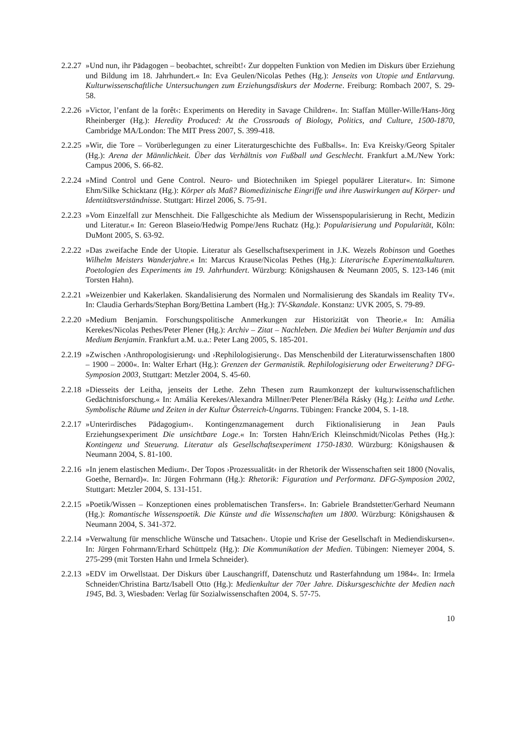2.2.27
»Und nun, ihr Pädagogen – beobachtet, schreibt!‹ Zur doppelten Funktion von Medien im Diskurs über Erziehung und Bildung im 18. Jahrhundert.« In: Eva Geulen/Nicolas Pethes (Hg.): Jenseits von Utopie und Entlarvung. Kulturwissenschaftliche Untersuchungen zum Erziehungsdiskurs der Moderne. Freiburg: Rombach 2007, S. 29-58.
2.2.26
»Victor, l’enfant de la forêt‹: Experiments on Heredity in Savage Children«. In: Staffan Müller-Wille/Hans-Jörg Rheinberger (Hg.): Heredity Produced: At the Crossroads of Biology, Politics, and Culture, 1500-1870, Cambridge MA/London: The MIT Press 2007, S. 399-418.
2.2.25
»Wir, die Tore – Vorüberlegungen zu einer Literaturgeschichte des Fußballs«. In: Eva Kreisky/Georg Spitaler (Hg.): Arena der Männlichkeit. Über das Verhältnis von Fußball und Geschlecht. Frankfurt a.M./New York: Campus 2006, S. 66-82.
2.2.24
»Mind Control und Gene Control. Neuro- und Biotechniken im Spiegel populärer Literatur«. In: Simone Ehm/Silke Schicktanz (Hg.): Körper als Maß? Biomedizinische Eingriffe und ihre Auswirkungen auf Körper- und Identitätsverständnisse. Stuttgart: Hirzel 2006, S. 75-91.
2.2.23
»Vom Einzelfall zur Menschheit. Die Fallgeschichte als Medium der Wissenspopularisierung in Recht, Medizin und Literatur.« In: Gereon Blaseio/Hedwig Pompe/Jens Ruchatz (Hg.): Popularisierung und Popularität, Köln: DuMont 2005, S. 63-92.
2.2.22
»Das zweifache Ende der Utopie. Literatur als Gesellschaftsexperiment in J.K. Wezels Robinson und Goethes Wilhelm Meisters Wanderjahre.« In: Marcus Krause/Nicolas Pethes (Hg.): Literarische Experimentalkulturen. Poetologien des Experiments im 19. Jahrhundert. Würzburg: Königshausen & Neumann 2005, S. 123-146 (mit Torsten Hahn).
2.2.21
»Weizenbier und Kakerlaken. Skandalisierung des Normalen und Normalisierung des Skandals im Reality TV«. In: Claudia Gerhards/Stephan Borg/Bettina Lambert (Hg.): TV-Skandale. Konstanz: UVK 2005, S. 79-89.
2.2.20
»Medium Benjamin. Forschungspolitische Anmerkungen zur Historizität von Theorie.« In: Amália Kerekes/Nicolas Pethes/Peter Plener (Hg.): Archiv – Zitat – Nachleben. Die Medien bei Walter Benjamin und das Medium Benjamin. Frankfurt a.M. u.a.: Peter Lang 2005, S. 185-201.
2.2.19
»Zwischen ›Anthropologisierung‹ und ›Rephilologisierung‹. Das Menschenbild der Literaturwissenschaften 1800 – 1900 – 2000«. In: Walter Erhart (Hg.): Grenzen der Germanistik. Rephilologisierung oder Erweiterung? DFG-Symposion 2003, Stuttgart: Metzler 2004, S. 45-60.
2.2.18
»Diesseits der Leitha, jenseits der Lethe. Zehn Thesen zum Raumkonzept der kulturwissenschaftlichen Gedächtnisforschung.« In: Amália Kerekes/Alexandra Millner/Peter Plener/Béla Rásky (Hg.): Leitha und Lethe. Symbolische Räume und Zeiten in der Kultur Österreich-Ungarns. Tübingen: Francke 2004, S. 1-18.
2.2.17
»Unterirdisches Pädagogium‹. Kontingenzmanagement durch Fiktionalisierung in Jean Pauls Erziehungsexperiment Die unsichtbare Loge.« In: Torsten Hahn/Erich Kleinschmidt/Nicolas Pethes (Hg.): Kontingenz und Steuerung. Literatur als Gesellschaftsexperiment 1750-1830. Würzburg: Königshausen & Neumann 2004, S. 81-100.
2.2.16
»In jenem elastischen Medium‹. Der Topos ›Prozessualität‹ in der Rhetorik der Wissenschaften seit 1800 (Novalis, Goethe, Bernard)«. In: Jürgen Fohrmann (Hg.): Rhetorik: Figuration und Performanz. DFG-Symposion 2002, Stuttgart: Metzler 2004, S. 131-151.
2.2.15
»Poetik/Wissen – Konzeptionen eines problematischen Transfers«. In: Gabriele Brandstetter/Gerhard Neumann (Hg.): Romantische Wissenspoetik. Die Künste und die Wissenschaften um 1800. Würzburg: Königshausen & Neumann 2004, S. 341-372.
2.2.14
»Verwaltung für menschliche Wünsche und Tatsachen‹. Utopie und Krise der Gesellschaft in Mediendiskursen«. In: Jürgen Fohrmann/Erhard Schüttpelz (Hg.): Die Kommunikation der Medien. Tübingen: Niemeyer 2004, S. 275-299 (mit Torsten Hahn und Irmela Schneider).
2.2.13
»EDV im Orwellstaat. Der Diskurs über Lauschangriff, Datenschutz und Rasterfahndung um 1984«. In: Irmela Schneider/Christina Bartz/Isabell Otto (Hg.): Medienkultur der 70er Jahre. Diskursgeschichte der Medien nach 1945, Bd. 3, Wiesbaden: Verlag für Sozialwissenschaften 2004, S. 57-75.
10